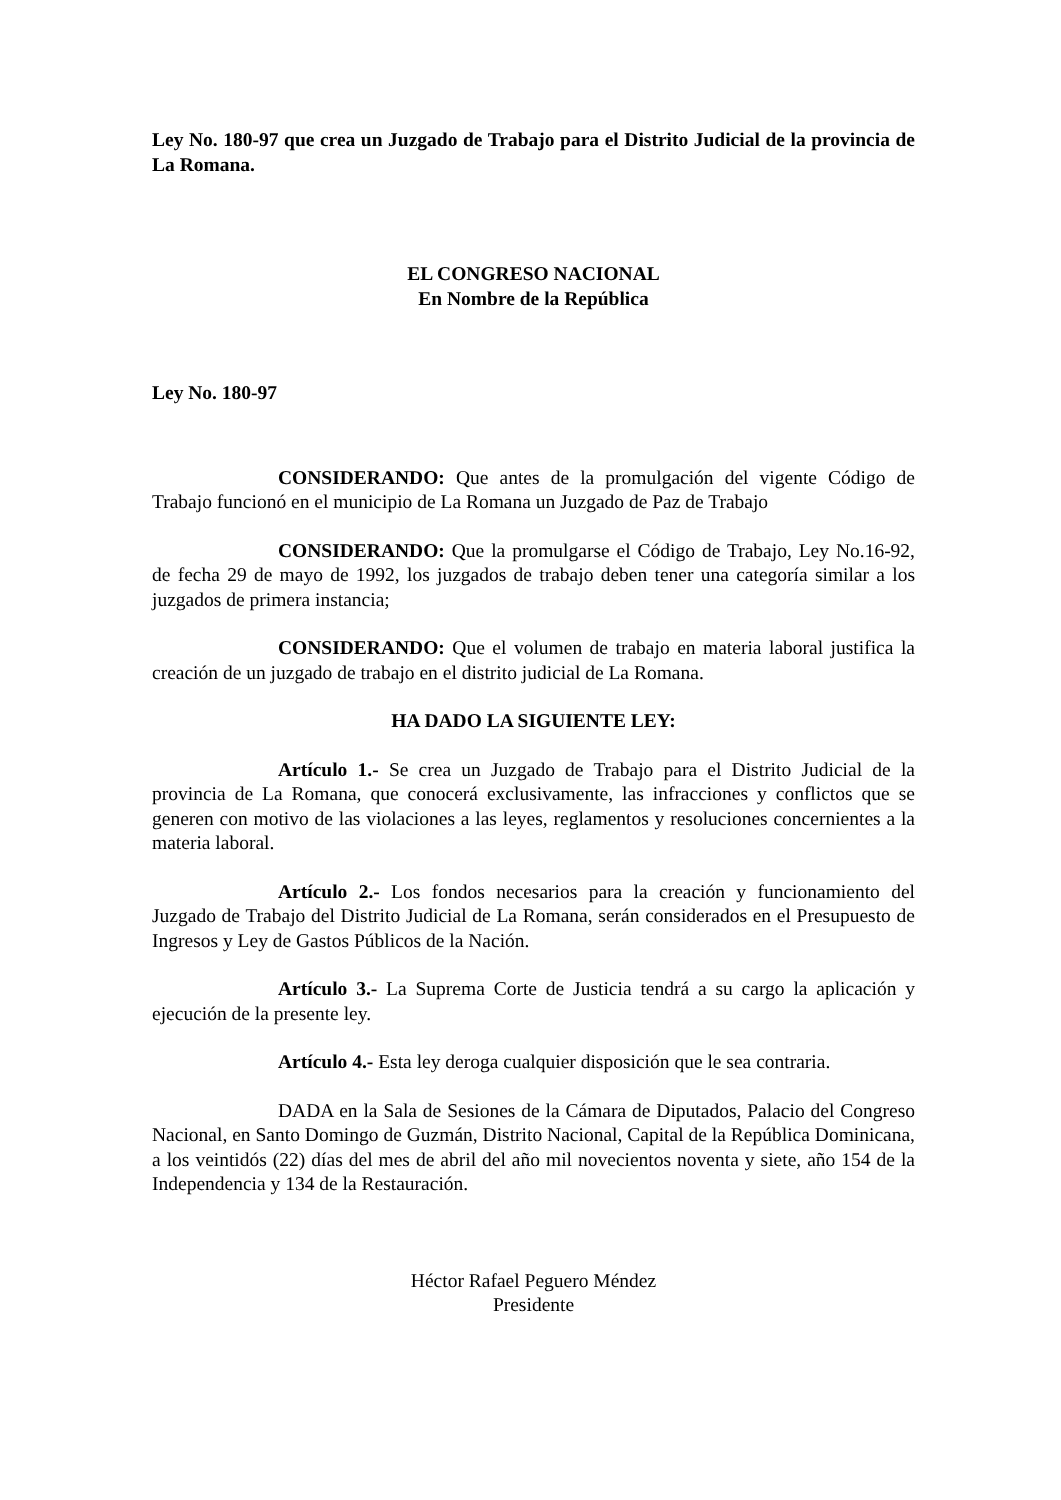Ley No. 180-97 que crea un Juzgado de Trabajo para el Distrito Judicial de la provincia de La Romana.
EL CONGRESO NACIONAL
En Nombre de la República
Ley No. 180-97
CONSIDERANDO: Que antes de la promulgación del vigente Código de Trabajo funcionó en el municipio de La Romana un Juzgado de Paz de Trabajo
CONSIDERANDO: Que la promulgarse el Código de Trabajo, Ley No.16-92, de fecha 29 de mayo de 1992, los juzgados de trabajo deben tener una categoría similar a los juzgados de primera instancia;
CONSIDERANDO: Que el volumen de trabajo en materia laboral justifica la creación de un juzgado de trabajo en el distrito judicial de La Romana.
HA DADO LA SIGUIENTE LEY:
Artículo 1.- Se crea un Juzgado de Trabajo para el Distrito Judicial de la provincia de La Romana, que conocerá exclusivamente, las infracciones y conflictos que se generen con motivo de las violaciones a las leyes, reglamentos y resoluciones concernientes a la materia laboral.
Artículo 2.- Los fondos necesarios para la creación y funcionamiento del Juzgado de Trabajo del Distrito Judicial de La Romana, serán considerados en el Presupuesto de Ingresos y Ley de Gastos Públicos de la Nación.
Artículo 3.- La Suprema Corte de Justicia tendrá a su cargo la aplicación y ejecución de la presente ley.
Artículo 4.- Esta ley deroga cualquier disposición que le sea contraria.
DADA en la Sala de Sesiones de la Cámara de Diputados, Palacio del Congreso Nacional, en Santo Domingo de Guzmán, Distrito Nacional, Capital de la República Dominicana, a los veintidós (22) días del mes de abril del año mil novecientos noventa y siete, año 154 de la Independencia y 134 de la Restauración.
Héctor Rafael Peguero Méndez
Presidente